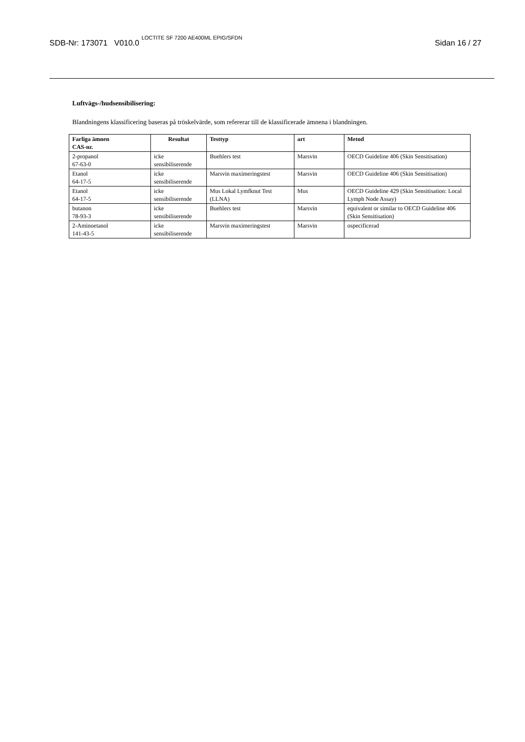SDB-Nr: 173071 V010.0 <sup>LOCTITE SF 7200 AE400ML EPIG/SFDN</sup> Sidan 16 / 27
Luftvägs-/hudsensibilisering:
Blandningens klassificering baseras på tröskelvärde, som refererar till de klassificerade ämnena i blandningen.
| Farliga ämnen CAS-nr. | Resultat | Testtyp | art | Metod |
| --- | --- | --- | --- | --- |
| 2-propanol 67-63-0 | icke sensibiliserende | Buehlers test | Marsvin | OECD Guideline 406 (Skin Sensitisation) |
| Etanol 64-17-5 | icke sensibiliserende | Marsvin maximeringstest | Marsvin | OECD Guideline 406 (Skin Sensitisation) |
| Etanol 64-17-5 | icke sensibiliserende | Mus Lokal Lymfknut Test (LLNA) | Mus | OECD Guideline 429 (Skin Sensitisation: Local Lymph Node Assay) |
| butanon 78-93-3 | icke sensibiliserende | Buehlers test | Marsvin | equivalent or similar to OECD Guideline 406 (Skin Sensitisation) |
| 2-Aminoetanol 141-43-5 | icke sensibiliserende | Marsvin maximeringstest | Marsvin | ospecificerad |